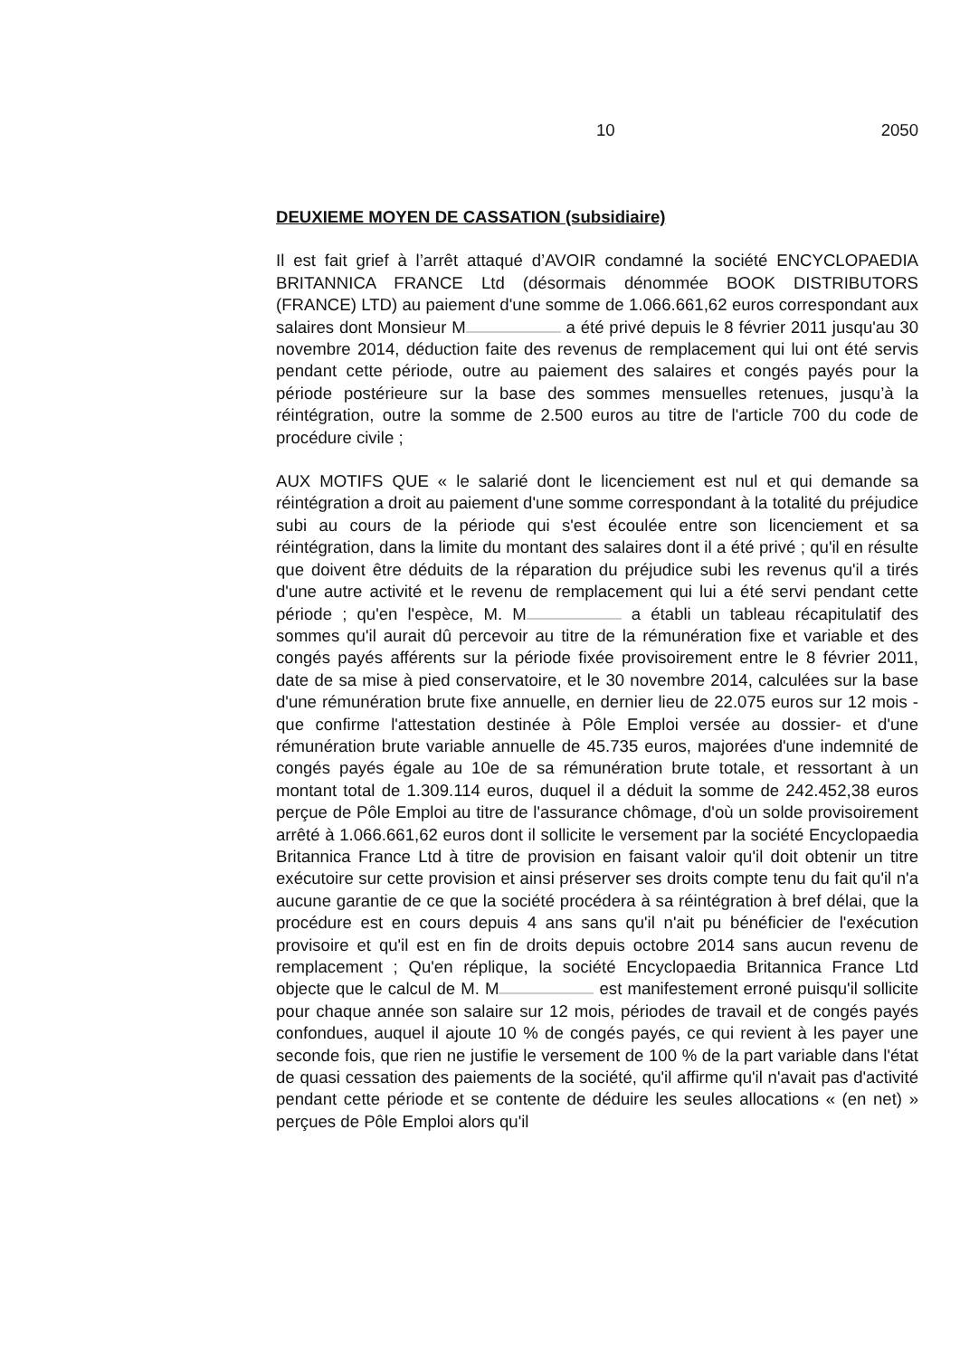10 2050
DEUXIEME MOYEN DE CASSATION (subsidiaire)
Il est fait grief à l’arrêt attaqué d’AVOIR condamné la société ENCYCLOPAEDIA BRITANNICA FRANCE Ltd (désormais dénommée BOOK DISTRIBUTORS (FRANCE) LTD) au paiement d'une somme de 1.066.661,62 euros correspondant aux salaires dont Monsieur M a été privé depuis le 8 février 2011 jusqu'au 30 novembre 2014, déduction faite des revenus de remplacement qui lui ont été servis pendant cette période, outre au paiement des salaires et congés payés pour la période postérieure sur la base des sommes mensuelles retenues, jusqu’à la réintégration, outre la somme de 2.500 euros au titre de l'article 700 du code de procédure civile ;
AUX MOTIFS QUE « le salarié dont le licenciement est nul et qui demande sa réintégration a droit au paiement d'une somme correspondant à la totalité du préjudice subi au cours de la période qui s'est écoulée entre son licenciement et sa réintégration, dans la limite du montant des salaires dont il a été privé ; qu'il en résulte que doivent être déduits de la réparation du préjudice subi les revenus qu'il a tirés d'une autre activité et le revenu de remplacement qui lui a été servi pendant cette période ; qu'en l'espèce, M. M a établi un tableau récapitulatif des sommes qu'il aurait dû percevoir au titre de la rémunération fixe et variable et des congés payés afférents sur la période fixée provisoirement entre le 8 février 2011, date de sa mise à pied conservatoire, et le 30 novembre 2014, calculées sur la base d'une rémunération brute fixe annuelle, en dernier lieu de 22.075 euros sur 12 mois - que confirme l'attestation destinée à Pôle Emploi versée au dossier- et d'une rémunération brute variable annuelle de 45.735 euros, majorées d'une indemnité de congés payés égale au 10e de sa rémunération brute totale, et ressortant à un montant total de 1.309.114 euros, duquel il a déduit la somme de 242.452,38 euros perçue de Pôle Emploi au titre de l'assurance chômage, d'où un solde provisoirement arrêté à 1.066.661,62 euros dont il sollicite le versement par la société Encyclopaedia Britannica France Ltd à titre de provision en faisant valoir qu'il doit obtenir un titre exécutoire sur cette provision et ainsi préserver ses droits compte tenu du fait qu'il n'a aucune garantie de ce que la société procédera à sa réintégration à bref délai, que la procédure est en cours depuis 4 ans sans qu'il n'ait pu bénéficier de l'exécution provisoire et qu'il est en fin de droits depuis octobre 2014 sans aucun revenu de remplacement ; Qu'en réplique, la société Encyclopaedia Britannica France Ltd objecte que le calcul de M. M est manifestement erroné puisqu'il sollicite pour chaque année son salaire sur 12 mois, périodes de travail et de congés payés confondues, auquel il ajoute 10 % de congés payés, ce qui revient à les payer une seconde fois, que rien ne justifie le versement de 100 % de la part variable dans l'état de quasi cessation des paiements de la société, qu'il affirme qu'il n'avait pas d'activité pendant cette période et se contente de déduire les seules allocations « (en net) » perçues de Pôle Emploi alors qu'il